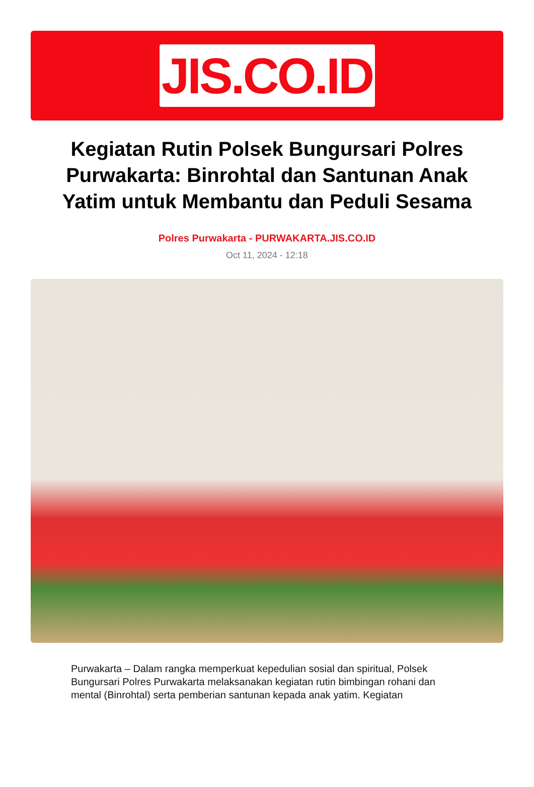JIS.CO.ID
Kegiatan Rutin Polsek Bungursari Polres Purwakarta: Binrohtal dan Santunan Anak Yatim untuk Membantu dan Peduli Sesama
Polres Purwakarta - PURWAKARTA.JIS.CO.ID
Oct 11, 2024 - 12:18
Purwakarta – Dalam rangka memperkuat kepedulian sosial dan spiritual, Polsek Bungursari Polres Purwakarta melaksanakan kegiatan rutin bimbingan rohani dan mental (Binrohtal) serta pemberian santunan kepada anak yatim. Kegiatan